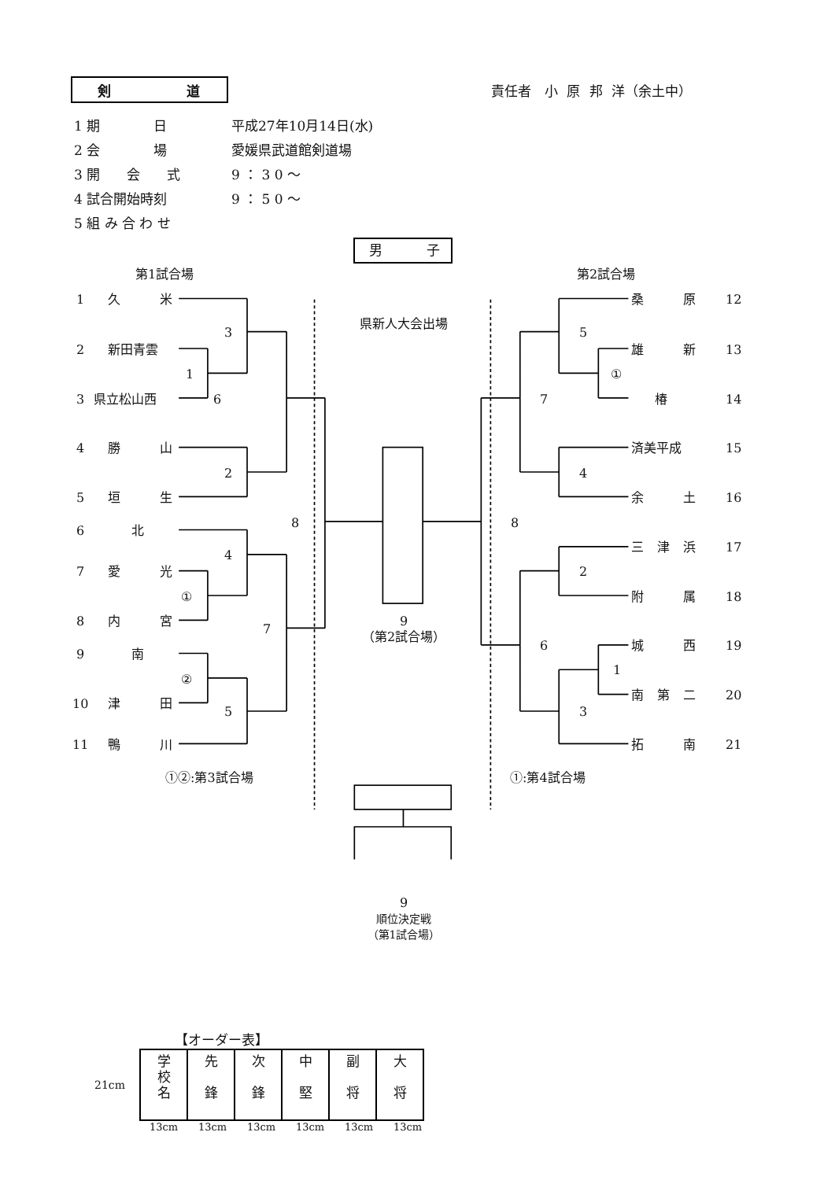剣 道
責任者　小 原 邦 洋（余土中）
1 期　　　　日 平成27年10月14日(水)
2 会　　　　場 愛媛県武道館剣道場
3 開　　会　　式 9 ： 3 0 〜
4 試合開始時刻 9 ： 5 0 〜
5 組 み 合 わ せ
男 子
第1試合場
1 久米
3
2 新田青雲
1
3 県立松山西 6
4 勝山
2
5 垣生
8
6 北
4
7 愛光
①
8 内宮
7
9 南
②
10 津田
5
11 鴨川
①②:第3試合場
県新人大会出場
9
（第2試合場）
9
順位決定戦
（第1試合場）
第2試合場
桑原 12
5
雄新 13
①
7 椿 14
済美平成 15
4
余土 16
8
三津浜 17
2
附属 18
6 城西 19
1
南第二 20
3
拓南 21
①:第4試合場
【オーダー表】
21cm
| 学 校 名 | 先 鋒 | 次 鋒 | 中 堅 | 副 将 | 大 将 |
13cm 13cm 13cm 13cm 13cm 13cm